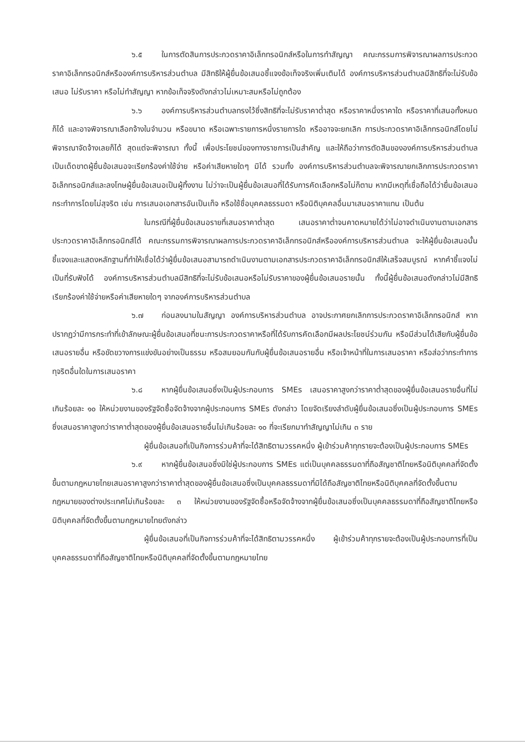๖.๕ ในการตัดสินการประกวดราคาอิเล็กทรอนิกส์หรือในการทำสัญญา คณะกรรมการพิจารณาผลการประกวดราคาอิเล็กทรอนิกส์หรือองค์การบริหารส่วนตำบล มีสิทธิให้ผู้ยื่นข้อเสนอชี้แจงข้อเท็จจริงเพิ่มเติมได้ องค์การบริหารส่วนตำบลมีสิทธิที่จะไม่รับข้อเสนอ ไม่รับราคา หรือไม่ทำสัญญา หากข้อเท็จจริงดังกล่าวไม่เหมาะสมหรือไม่ถูกต้อง
๖.๖ องค์การบริหารส่วนตำบลทรงไว้ซึ่งสิทธิที่จะไม่รับราคาต่ำสุด หรือราคาหนึ่งราคาใด หรือราคาที่เสนอทั้งหมดก็ได้ และอาจพิจารณาเลือกจ้างในจำนวน หรือขนาด หรือเฉพาะรายการหนึ่งรายการใด หรืออาจจะยกเลิก การประกวดราคาอิเล็กทรอนิกส์โดยไม่พิจารณาจัดจ้างเลยก็ได้ สุดแต่จะพิจารณา ทั้งนี้ เพื่อประโยชน์ของทางราชการเป็นสำคัญ และให้ถือว่าการตัดสินขององค์การบริหารส่วนตำบลเป็นเด็ดขาดผู้ยื่นข้อเสนอจะเรียกร้องค่าใช้จ่าย หรือค่าเสียหายใดๆ มิได้ รวมทั้ง องค์การบริหารส่วนตำบลจะพิจารณายกเลิกการประกวดราคาอิเล็กทรอนิกส์และลงโทษผู้ยื่นข้อเสนอเป็นผู้ทิ้งงาน ไม่ว่าจะเป็นผู้ยื่นข้อเสนอที่ได้รับการคัดเลือกหรือไม่ก็ตาม หากมีเหตุที่เชื่อถือได้ว่ายื่นข้อเสนอกระทำการโดยไม่สุจริต เช่น การเสนอเอกสารอันเป็นเท็จ หรือใช้ชื่อบุคคลธรรมดา หรือนิติบุคคลอื่นมาเสนอราคาแทน เป็นต้น
ในกรณีที่ผู้ยื่นข้อเสนอรายที่เสนอราคาต่ำสุด เสนอราคาต่ำจนคาดหมายได้ว่าไม่อาจดำเนินงานตามเอกสารประกวดราคาอิเล็กทรอนิกส์ได้ คณะกรรมการพิจารณาผลการประกวดราคาอิเล็กทรอนิกส์หรือองค์การบริหารส่วนตำบล จะให้ผู้ยื่นข้อเสนอนั้นชี้แจงและแสดงหลักฐานที่ทำให้เชื่อได้ว่าผู้ยื่นข้อเสนอสามารถดำเนินงานตามเอกสารประกวดราคาอิเล็กทรอนิกส์ให้เสร็จสมบูรณ์ หากคำชี้แจงไม่เป็นที่รับฟังได้ องค์การบริหารส่วนตำบลมีสิทธิที่จะไม่รับข้อเสนอหรือไม่รับราคาของผู้ยื่นข้อเสนอรายนั้น ทั้งนี้ผู้ยื่นข้อเสนอดังกล่าวไม่มีสิทธิเรียกร้องค่าใช้จ่ายหรือค่าเสียหายใดๆ จากองค์การบริหารส่วนตำบล
๖.๗ ก่อนลงนามในสัญญา องค์การบริหารส่วนตำบล อาจประกาศยกเลิกการประกวดราคาอิเล็กทรอนิกส์ หากปรากฏว่ามีการกระทำที่เข้าลักษณะผู้ยื่นข้อเสนอที่ชนะการประกวดราคาหรือที่ได้รับการคัดเลือกมีผลประโยชน์ร่วมกัน หรือมีส่วนได้เสียกับผู้ยื่นข้อเสนอรายอื่น หรือขัดขวางการแข่งขันอย่างเป็นธรรม หรือสมยอมกันกับผู้ยื่นข้อเสนอรายอื่น หรือเจ้าหน้าที่ในการเสนอราคา หรือส่อว่ากระทำการทุจริตอื่นใดในการเสนอราคา
๖.๘ หากผู้ยื่นข้อเสนอซึ่งเป็นผู้ประกอบการ SMEs เสนอราคาสูงกว่าราคาต่ำสุดของผู้ยื่นข้อเสนอรายอื่นที่ไม่เกินร้อยละ ๑๐ ให้หน่วยงานของรัฐจัดซื้อจัดจ้างจากผู้ประกอบการ SMEs ดังกล่าว โดยจัดเรียงลำดับผู้ยื่นข้อเสนอซึ่งเป็นผู้ประกอบการ SMEs ซึ่งเสนอราคาสูงกว่าราคาต่ำสุดของผู้ยื่นข้อเสนอรายอื่นไม่เกินร้อยละ ๑๐ ที่จะเรียกมาทำสัญญาไม่เกิน ๓ ราย
ผู้ยื่นข้อเสนอที่เป็นกิจการร่วมค้าที่จะได้สิทธิตามวรรคหนึ่ง ผู้เข้าร่วมค้าทุกรายจะต้องเป็นผู้ประกอบการ SMEs
๖.๙ หากผู้ยื่นข้อเสนอซึ่งมิใช่ผู้ประกอบการ SMEs แต่เป็นบุคคลธรรมดาที่ถือสัญชาติไทยหรือนิติบุคคลที่จัดตั้งขึ้นตามกฎหมายไทยเสนอราคาสูงกว่าราคาต่ำสุดของผู้ยื่นข้อเสนอซึ่งเป็นบุคคลธรรมดาที่มิได้ถือสัญชาติไทยหรือนิติบุคคลที่จัดตั้งขึ้นตามกฎหมายของต่างประเทศไม่เกินร้อยละ ๓ ให้หน่วยงานของรัฐจัดซื้อหรือจัดจ้างจากผู้ยื่นข้อเสนอซึ่งเป็นบุคคลธรรมดาที่ถือสัญชาติไทยหรือนิติบุคคลที่จัดตั้งขึ้นตามกฎหมายไทยดังกล่าว
ผู้ยื่นข้อเสนอที่เป็นกิจการร่วมค้าที่จะได้สิทธิตามวรรคหนึ่ง ผู้เข้าร่วมค้าทุกรายจะต้องเป็นผู้ประกอบการที่เป็นบุคคลธรรมดาที่ถือสัญชาติไทยหรือนิติบุคคลที่จัดตั้งขึ้นตามกฎหมายไทย